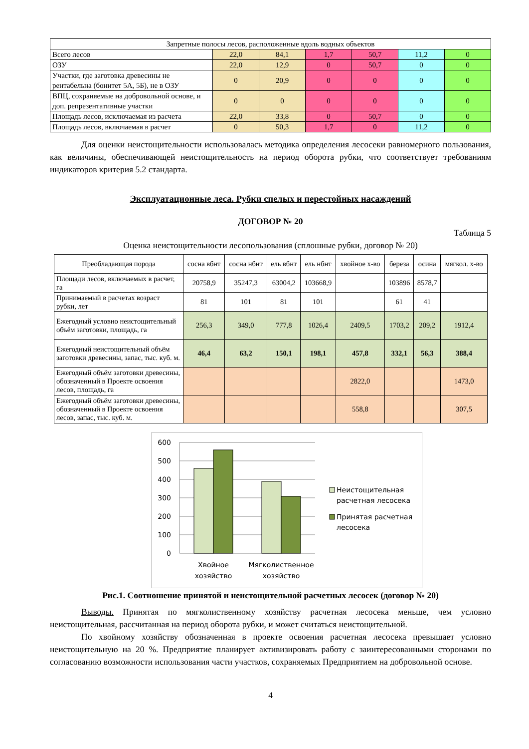| Запретные полосы лесов, расположенные вдоль водных объектов | | | | | | |
| Всего лесов | 22,0 | 84,1 | 1,7 | 50,7 | 11,2 | 0 |
| ОЗУ | 22,0 | 12,9 | 0 | 50,7 | 0 | 0 |
| Участки, где заготовка древесины не рентабельна (бонитет 5А, 5Б), не в ОЗУ | 0 | 20,9 | 0 | 0 | 0 | 0 |
| ВПЦ, сохраняемые на добровольной основе, и доп. репрезентативные участки | 0 | 0 | 0 | 0 | 0 | 0 |
| Площадь лесов, исключаемая из расчета | 22,0 | 33,8 | 0 | 50,7 | 0 | 0 |
| Площадь лесов, включаемая в расчет | 0 | 50,3 | 1,7 | 0 | 11,2 | 0 |
Для оценки неистощительности использовалась методика определения лесосеки равномерного пользования, как величины, обеспечивающей неистощительность на период оборота рубки, что соответствует требованиям индикаторов критерия 5.2 стандарта.
Эксплуатационные леса. Рубки спелых и перестойных насаждений
ДОГОВОР № 20
Таблица 5
Оценка неистощительности лесопользования (сплошные рубки, договор № 20)
| Преобладающая порода | сосна вбнт | сосна нбнт | ель вбнт | ель нбнт | хвойное х-во | береза | осина | мягкол. х-во |
| Площади лесов, включаемых в расчет, га | 20758,9 | 35247,3 | 63004,2 | 103668,9 | | 103896 | 8578,7 | |
| Принимаемый в расчетах возраст рубки, лет | 81 | 101 | 81 | 101 | | 61 | 41 | |
| Ежегодный условно неистощительный объём заготовки, площадь, га | 256,3 | 349,0 | 777,8 | 1026,4 | 2409,5 | 1703,2 | 209,2 | 1912,4 |
| Ежегодный неистощительный объём заготовки древесины, запас, тыс. куб. м. | 46,4 | 63,2 | 150,1 | 198,1 | 457,8 | 332,1 | 56,3 | 388,4 |
| Ежегодный объём заготовки древесины, обозначенный в Проекте освоения лесов, площадь, га | | | | | 2822,0 | | | 1473,0 |
| Ежегодный объём заготовки древесины, обозначенный в Проекте освоения лесов, запас, тыс. куб. м. | | | | | 558,8 | | | 307,5 |
600
500
400
300
200
100
0
Хвойное
хозяйство
Мягколиственное
хозяйство
Неистощительная
расчетная лесосека
Принятая расчетная
лесосека
Рис.1. Соотношение принятой и неистощительной расчетных лесосек (договор № 20)
Выводы. Принятая по мягколиственному хозяйству расчетная лесосека меньше, чем условно неистощительная, рассчитанная на период оборота рубки, и может считаться неистощительной.
По хвойному хозяйству обозначенная в проекте освоения расчетная лесосека превышает условно неистощительную на 20 %. Предприятие планирует активизировать работу с заинтересованными сторонами по согласованию возможности использования части участков, сохраняемых Предприятием на добровольной основе.
4